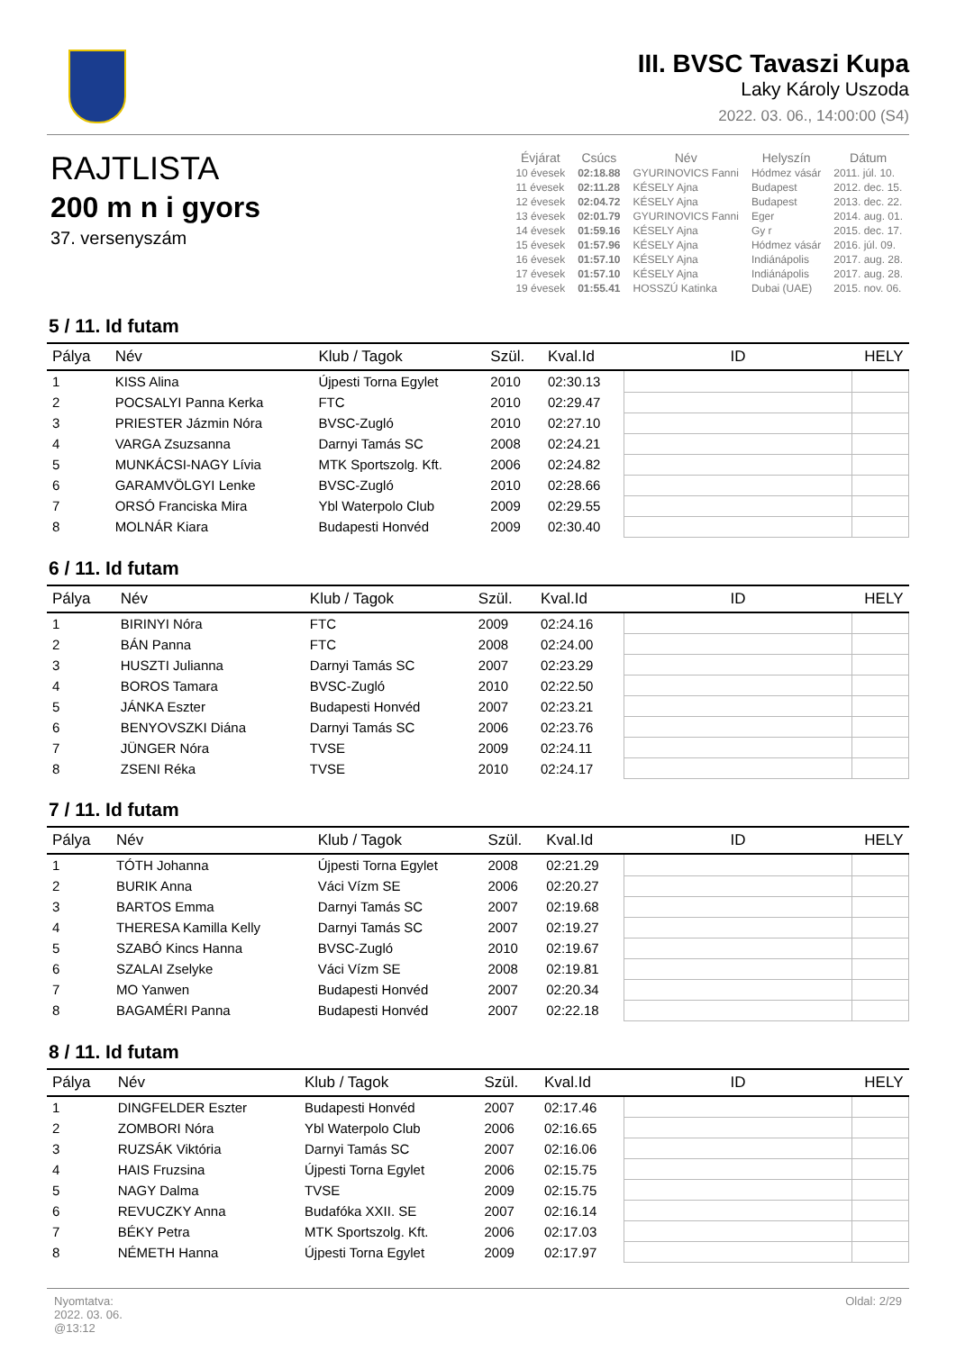III. BVSC Tavaszi Kupa
Laky Károly Uszoda
2022. 03. 06., 14:00:00 (S4)
RAJTLISTA
200 m n i gyors
37. versenyszám
| Évjárat | Csúcs | Név | Helyszín | Dátum |
| --- | --- | --- | --- | --- |
| 10 évesek | 02:18.88 | GYURINOVICS Fanni | Hódmez vásár | 2011. júl. 10. |
| 11 évesek | 02:11.28 | KÉSELY Ajna | Budapest | 2012. dec. 15. |
| 12 évesek | 02:04.72 | KÉSELY Ajna | Budapest | 2013. dec. 22. |
| 13 évesek | 02:01.79 | GYURINOVICS Fanni | Eger | 2014. aug. 01. |
| 14 évesek | 01:59.16 | KÉSELY Ajna | Gy r | 2015. dec. 17. |
| 15 évesek | 01:57.96 | KÉSELY Ajna | Hódmez vásár | 2016. júl. 09. |
| 16 évesek | 01:57.10 | KÉSELY Ajna | Indiánápolis | 2017. aug. 28. |
| 17 évesek | 01:57.10 | KÉSELY Ajna | Indiánápolis | 2017. aug. 28. |
| 19 évesek | 01:55.41 | HOSSZÚ Katinka | Dubai (UAE) | 2015. nov. 06. |
5 / 11. Id futam
| Pálya | Név | Klub / Tagok | Szül. | Kval.Id | ID | HELY |
| --- | --- | --- | --- | --- | --- | --- |
| 1 | KISS Alina | Újpesti Torna Egylet | 2010 | 02:30.13 | | |
| 2 | POCSALYI Panna Kerka | FTC | 2010 | 02:29.47 | | |
| 3 | PRIESTER Jázmin Nóra | BVSC-Zugló | 2010 | 02:27.10 | | |
| 4 | VARGA Zsuzsanna | Darnyi Tamás SC | 2008 | 02:24.21 | | |
| 5 | MUNKÁCSI-NAGY Lívia | MTK Sportszolg. Kft. | 2006 | 02:24.82 | | |
| 6 | GARAMVÖLGYI Lenke | BVSC-Zugló | 2010 | 02:28.66 | | |
| 7 | ORSÓ Franciska Mira | Ybl Waterpolo Club | 2009 | 02:29.55 | | |
| 8 | MOLNÁR Kiara | Budapesti Honvéd | 2009 | 02:30.40 | | |
6 / 11. Id futam
| Pálya | Név | Klub / Tagok | Szül. | Kval.Id | ID | HELY |
| --- | --- | --- | --- | --- | --- | --- |
| 1 | BIRINYI Nóra | FTC | 2009 | 02:24.16 | | |
| 2 | BÁN Panna | FTC | 2008 | 02:24.00 | | |
| 3 | HUSZTI Julianna | Darnyi Tamás SC | 2007 | 02:23.29 | | |
| 4 | BOROS Tamara | BVSC-Zugló | 2010 | 02:22.50 | | |
| 5 | JÁNKA Eszter | Budapesti Honvéd | 2007 | 02:23.21 | | |
| 6 | BENYOVSZKI Diána | Darnyi Tamás SC | 2006 | 02:23.76 | | |
| 7 | JÜNGER Nóra | TVSE | 2009 | 02:24.11 | | |
| 8 | ZSENI Réka | TVSE | 2010 | 02:24.17 | | |
7 / 11. Id futam
| Pálya | Név | Klub / Tagok | Szül. | Kval.Id | ID | HELY |
| --- | --- | --- | --- | --- | --- | --- |
| 1 | TÓTH Johanna | Újpesti Torna Egylet | 2008 | 02:21.29 | | |
| 2 | BURIK Anna | Váci Vízm SE | 2006 | 02:20.27 | | |
| 3 | BARTOS Emma | Darnyi Tamás SC | 2007 | 02:19.68 | | |
| 4 | THERESA Kamilla Kelly | Darnyi Tamás SC | 2007 | 02:19.27 | | |
| 5 | SZABÓ Kincs Hanna | BVSC-Zugló | 2010 | 02:19.67 | | |
| 6 | SZALAI Zselyke | Váci Vízm SE | 2008 | 02:19.81 | | |
| 7 | MO Yanwen | Budapesti Honvéd | 2007 | 02:20.34 | | |
| 8 | BAGAMÉRI Panna | Budapesti Honvéd | 2007 | 02:22.18 | | |
8 / 11. Id futam
| Pálya | Név | Klub / Tagok | Szül. | Kval.Id | ID | HELY |
| --- | --- | --- | --- | --- | --- | --- |
| 1 | DINGFELDER Eszter | Budapesti Honvéd | 2007 | 02:17.46 | | |
| 2 | ZOMBORI Nóra | Ybl Waterpolo Club | 2006 | 02:16.65 | | |
| 3 | RUZSÁK Viktória | Darnyi Tamás SC | 2007 | 02:16.06 | | |
| 4 | HAIS Fruzsina | Újpesti Torna Egylet | 2006 | 02:15.75 | | |
| 5 | NAGY Dalma | TVSE | 2009 | 02:15.75 | | |
| 6 | REVUCZKY Anna | Budafóka XXII. SE | 2007 | 02:16.14 | | |
| 7 | BÉKY Petra | MTK Sportszolg. Kft. | 2006 | 02:17.03 | | |
| 8 | NÉMETH Hanna | Újpesti Torna Egylet | 2009 | 02:17.97 | | |
Nyomtatva:
2022. 03. 06.
@13:12
Oldal: 2/29